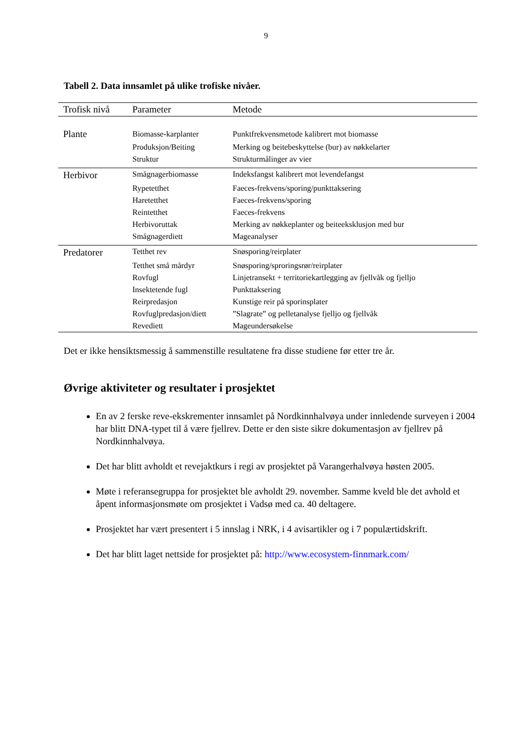9
Tabell 2. Data innsamlet på ulike trofiske nivåer.
| Trofisk nivå | Parameter | Metode |
| --- | --- | --- |
| Plante | Biomasse-karplanter | Punktfrekvensmetode kalibrert mot biomasse |
| | Produksjon/Beiting | Merking og beitebeskyttelse (bur) av nøkkelarter |
| | Struktur | Strukturmålinger av vier |
| Herbivor | Smågnagerbiomasse | Indeksfangst kalibrert mot levendefangst |
| | Rypetetthet | Faeces-frekvens/sporing/punkttaksering |
| | Haretetthet | Faeces-frekvens/sporing |
| | Reintetthet | Faeces-frekvens |
| | Herbivoruttak | Merking av nøkkeplanter og beiteeksklusjon med bur |
| | Smågnagerdiett | Mageanalyser |
| Predatorer | Tetthet rev | Snøsporing/reirplater |
| | Tetthet små mårdyr | Snøsporing/sproringsrør/reirplater |
| | Rovfugl | Linjetransekt + territoriekartlegging av fjellvåk og fjelljo |
| | Insektetende fugl | Punkttaksering |
| | Reirpredasjon | Kunstige reir på sporinsplater |
| | Rovfuglpredasjon/diett | ”Slagrate” og pelletanalyse fjelljo og fjellvåk |
| | Revediett | Mageundersøkelse |
Det er ikke hensiktsmessig å sammenstille resultatene fra disse studiene før etter tre år.
Øvrige aktiviteter og resultater i prosjektet
En av 2 ferske reve-ekskrementer innsamlet på Nordkinnhalvøya under innledende surveyen i 2004 har blitt DNA-typet til å være fjellrev. Dette er den siste sikre dokumentasjon av fjellrev på Nordkinnhalvøya.
Det har blitt avholdt et revejaktkurs i regi av prosjektet på Varangerhalvøya høsten 2005.
Møte i referansegruppa for prosjektet ble avholdt 29. november. Samme kveld ble det avhold et åpent informasjonsmøte om prosjektet i Vadsø med ca. 40 deltagere.
Prosjektet har vært presentert i 5 innslag i NRK, i 4 avisartikler og i 7 populærtidskrift.
Det har blitt laget nettside for prosjektet på: http://www.ecosystem-finnmark.com/